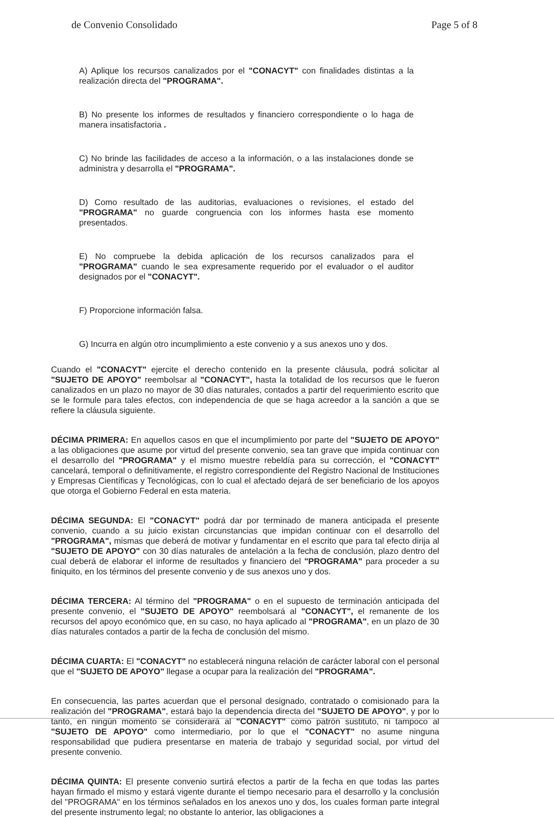de Convenio Consolidado Page 5 of 8
A) Aplique los recursos canalizados por el "CONACYT" con finalidades distintas a la realización directa del "PROGRAMA".
B) No presente los informes de resultados y financiero correspondiente o lo haga de manera insatisfactoria .
C) No brinde las facilidades de acceso a la información, o a las instalaciones donde se administra y desarrolla el "PROGRAMA".
D) Como resultado de las auditorias, evaluaciones o revisiones, el estado del "PROGRAMA" no guarde congruencia con los informes hasta ese momento presentados.
E) No compruebe la debida aplicación de los recursos canalizados para el "PROGRAMA" cuando le sea expresamente requerido por el evaluador o el auditor designados por el "CONACYT".
F) Proporcione información falsa.
G) Incurra en algún otro incumplimiento a este convenio y a sus anexos uno y dos.
Cuando el "CONACYT" ejercite el derecho contenido en la presente cláusula, podrá solicitar al "SUJETO DE APOYO" reembolsar al "CONACYT", hasta la totalidad de los recursos que le fueron canalizados en un plazo no mayor de 30 días naturales, contados a partir del requerimiento escrito que se le formule para tales efectos, con independencia de que se haga acreedor a la sanción a que se refiere la cláusula siguiente.
DÉCIMA PRIMERA: En aquellos casos en que el incumplimiento por parte del "SUJETO DE APOYO" a las obligaciones que asume por virtud del presente convenio, sea tan grave que impida continuar con el desarrollo del "PROGRAMA" y el mismo muestre rebeldía para su corrección, el "CONACYT" cancelará, temporal o definitivamente, el registro correspondiente del Registro Nacional de Instituciones y Empresas Científicas y Tecnológicas, con lo cual el afectado dejará de ser beneficiario de los apoyos que otorga el Gobierno Federal en esta materia.
DÉCIMA SEGUNDA: El "CONACYT" podrá dar por terminado de manera anticipada el presente convenio, cuando a su juicio existan circunstancias que impidan continuar con el desarrollo del "PROGRAMA", mismas que deberá de motivar y fundamentar en el escrito que para tal efecto dirija al "SUJETO DE APOYO" con 30 días naturales de antelación a la fecha de conclusión, plazo dentro del cual deberá de elaborar el informe de resultados y financiero del "PROGRAMA" para proceder a su finiquito, en los términos del presente convenio y de sus anexos uno y dos.
DÉCIMA TERCERA: Al término del "PROGRAMA" o en el supuesto de terminación anticipada del presente convenio, el "SUJETO DE APOYO" reembolsará al "CONACYT", el remanente de los recursos del apoyo económico que, en su caso, no haya aplicado al "PROGRAMA", en un plazo de 30 días naturales contados a partir de la fecha de conclusión del mismo.
DÉCIMA CUARTA: El "CONACYT" no establecerá ninguna relación de carácter laboral con el personal que el "SUJETO DE APOYO" llegase a ocupar para la realización del "PROGRAMA".
En consecuencia, las partes acuerdan que el personal designado, contratado o comisionado para la realización del "PROGRAMA", estará bajo la dependencia directa del "SUJETO DE APOYO", y por lo tanto, en ningún momento se considerará al "CONACYT" como patrón sustituto, ni tampoco al "SUJETO DE APOYO" como intermediario, por lo que el "CONACYT" no asume ninguna responsabilidad que pudiera presentarse en materia de trabajo y seguridad social, por virtud del presente convenio.
DÉCIMA QUINTA: El presente convenio surtirá efectos a partir de la fecha en que todas las partes hayan firmado el mismo y estará vigente durante el tiempo necesario para el desarrollo y la conclusión del "PROGRAMA" en los términos señalados en los anexos uno y dos, los cuales forman parte integral del presente instrumento legal; no obstante lo anterior, las obligaciones a